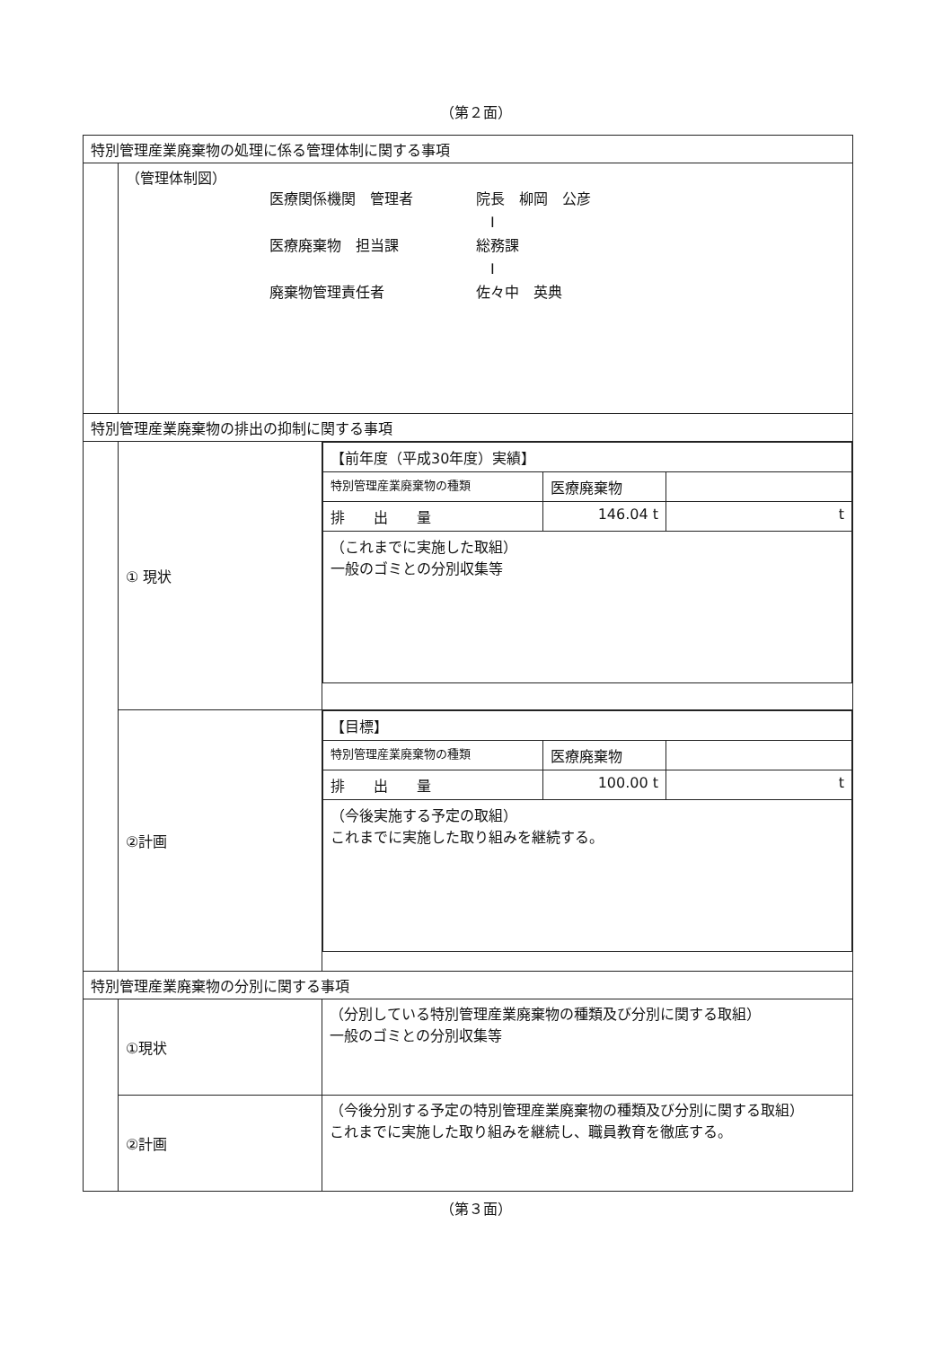（第２面）
| 特別管理産業廃棄物の処理に係る管理体制に関する事項 | | |
| | （管理体制図） 医療関係機関 管理者 院長 柳岡 公彦 I 医療廃棄物 担当課 総務課 I 廃棄物管理責任者 佐々中 英典 | |
| 特別管理産業廃棄物の排出の抑制に関する事項 | | |
| | ① 現状 | / 【前年度（平成30年度）実績】 / / / / 特別管理産業廃棄物の種類 / 医療廃棄物 / / / 排 出 量 / 146.04 t / t / / （これまでに実施した取組） 一般のゴミとの分別収集等 / / / |
| | ②計画 | / 【目標】 / / / / 特別管理産業廃棄物の種類 / 医療廃棄物 / / / 排 出 量 / 100.00 t / t / / （今後実施する予定の取組） これまでに実施した取り組みを継続する。 / / / |
| 特別管理産業廃棄物の分別に関する事項 | | |
| | ①現状 | （分別している特別管理産業廃棄物の種類及び分別に関する取組） 一般のゴミとの分別収集等 |
| | ②計画 | （今後分別する予定の特別管理産業廃棄物の種類及び分別に関する取組） これまでに実施した取り組みを継続し、職員教育を徹底する。 |
（第３面）